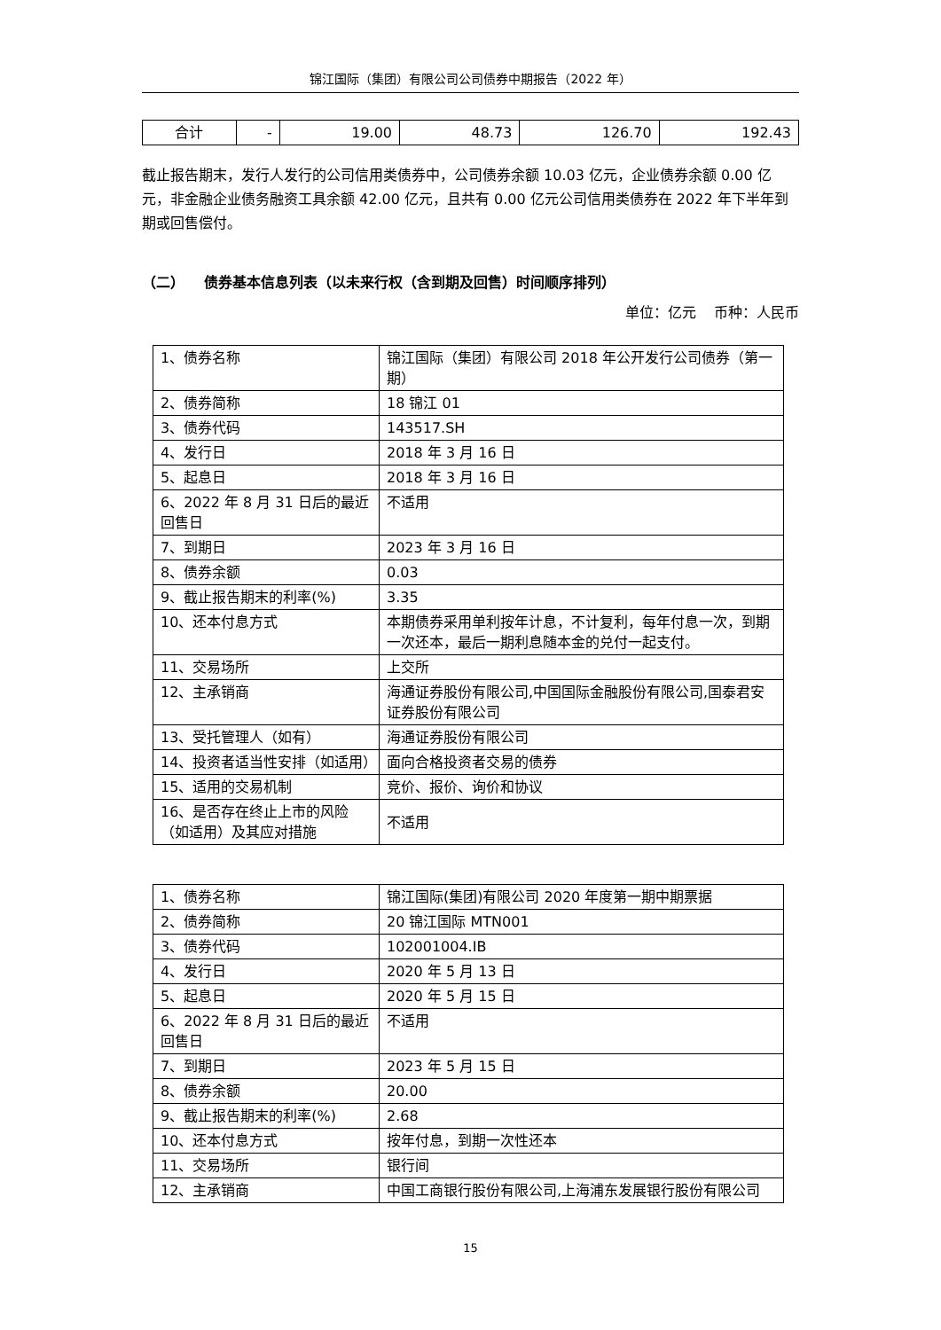锦江国际（集团）有限公司公司债券中期报告（2022 年）
| 合计 | - | 19.00 | 48.73 | 126.70 | 192.43 |
截止报告期末，发行人发行的公司信用类债券中，公司债券余额 10.03 亿元，企业债券余额 0.00 亿元，非金融企业债务融资工具余额 42.00 亿元，且共有 0.00 亿元公司信用类债券在 2022 年下半年到期或回售偿付。
（二） 债券基本信息列表（以未来行权（含到期及回售）时间顺序排列）
单位：亿元 币种：人民币
| 1、债券名称 | 锦江国际（集团）有限公司 2018 年公开发行公司债券（第一期） |
| 2、债券简称 | 18 锦江 01 |
| 3、债券代码 | 143517.SH |
| 4、发行日 | 2018 年 3 月 16 日 |
| 5、起息日 | 2018 年 3 月 16 日 |
| 6、2022 年 8 月 31 日后的最近回售日 | 不适用 |
| 7、到期日 | 2023 年 3 月 16 日 |
| 8、债券余额 | 0.03 |
| 9、截止报告期末的利率(%) | 3.35 |
| 10、还本付息方式 | 本期债券采用单利按年计息，不计复利，每年付息一次，到期一次还本，最后一期利息随本金的兑付一起支付。 |
| 11、交易场所 | 上交所 |
| 12、主承销商 | 海通证券股份有限公司,中国国际金融股份有限公司,国泰君安证券股份有限公司 |
| 13、受托管理人（如有） | 海通证券股份有限公司 |
| 14、投资者适当性安排（如适用） | 面向合格投资者交易的债券 |
| 15、适用的交易机制 | 竞价、报价、询价和协议 |
| 16、是否存在终止上市的风险（如适用）及其应对措施 | 不适用 |
| 1、债券名称 | 锦江国际(集团)有限公司 2020 年度第一期中期票据 |
| 2、债券简称 | 20 锦江国际 MTN001 |
| 3、债券代码 | 102001004.IB |
| 4、发行日 | 2020 年 5 月 13 日 |
| 5、起息日 | 2020 年 5 月 15 日 |
| 6、2022 年 8 月 31 日后的最近回售日 | 不适用 |
| 7、到期日 | 2023 年 5 月 15 日 |
| 8、债券余额 | 20.00 |
| 9、截止报告期末的利率(%) | 2.68 |
| 10、还本付息方式 | 按年付息，到期一次性还本 |
| 11、交易场所 | 银行间 |
| 12、主承销商 | 中国工商银行股份有限公司,上海浦东发展银行股份有限公司 |
15